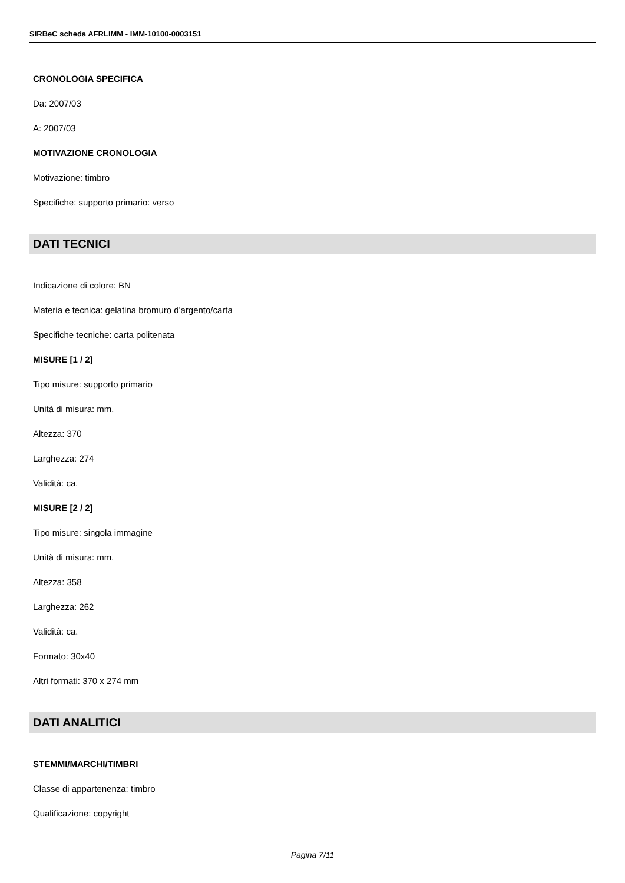SIRBeC scheda AFRLIMM - IMM-10100-0003151
CRONOLOGIA SPECIFICA
Da: 2007/03
A: 2007/03
MOTIVAZIONE CRONOLOGIA
Motivazione: timbro
Specifiche: supporto primario: verso
DATI TECNICI
Indicazione di colore: BN
Materia e tecnica: gelatina bromuro d'argento/carta
Specifiche tecniche: carta politenata
MISURE [1 / 2]
Tipo misure: supporto primario
Unità di misura: mm.
Altezza: 370
Larghezza: 274
Validità: ca.
MISURE [2 / 2]
Tipo misure: singola immagine
Unità di misura: mm.
Altezza: 358
Larghezza: 262
Validità: ca.
Formato: 30x40
Altri formati: 370 x 274 mm
DATI ANALITICI
STEMMI/MARCHI/TIMBRI
Classe di appartenenza: timbro
Qualificazione: copyright
Pagina 7/11